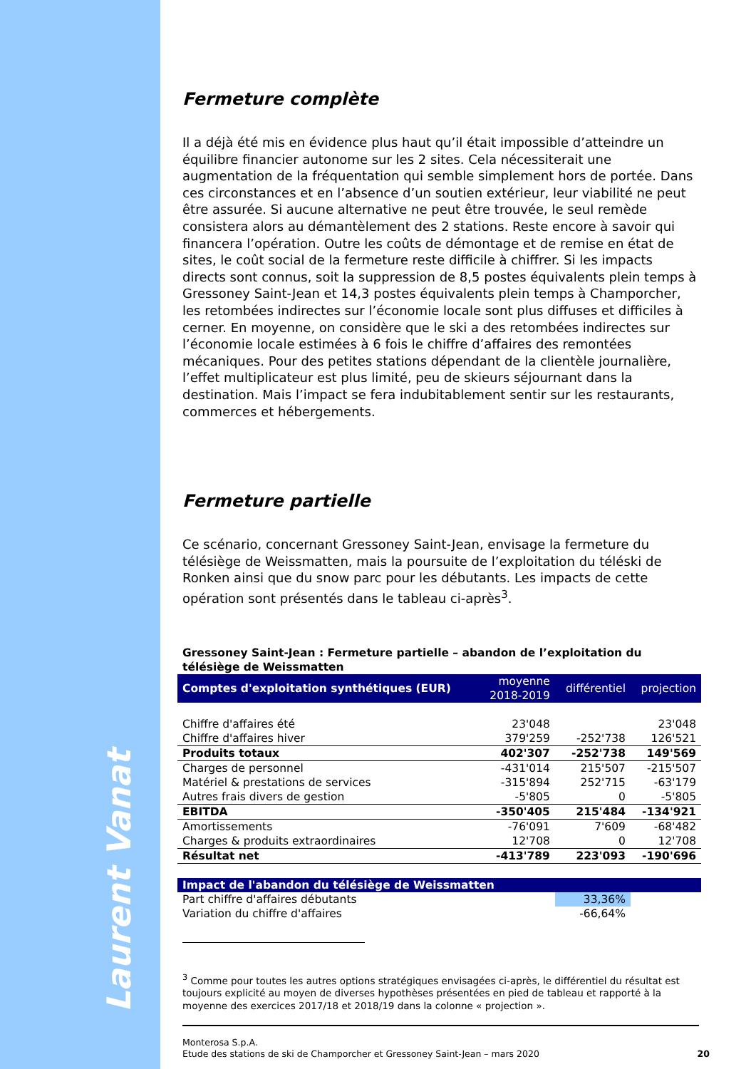Laurent Vanat
Fermeture complète
Il a déjà été mis en évidence plus haut qu’il était impossible d’atteindre un équilibre financier autonome sur les 2 sites. Cela nécessiterait une augmentation de la fréquentation qui semble simplement hors de portée. Dans ces circonstances et en l’absence d’un soutien extérieur, leur viabilité ne peut être assurée. Si aucune alternative ne peut être trouvée, le seul remède consistera alors au démantèlement des 2 stations. Reste encore à savoir qui financera l’opération. Outre les coûts de démontage et de remise en état de sites, le coût social de la fermeture reste difficile à chiffrer. Si les impacts directs sont connus, soit la suppression de 8,5 postes équivalents plein temps à Gressoney Saint-Jean et 14,3 postes équivalents plein temps à Champorcher, les retombées indirectes sur l’économie locale sont plus diffuses et difficiles à cerner. En moyenne, on considère que le ski a des retombées indirectes sur l’économie locale estimées à 6 fois le chiffre d’affaires des remontées mécaniques. Pour des petites stations dépendant de la clientèle journalière, l’effet multiplicateur est plus limité, peu de skieurs séjournant dans la destination. Mais l’impact se fera indubitablement sentir sur les restaurants, commerces et hébergements.
Fermeture partielle
Ce scénario, concernant Gressoney Saint-Jean, envisage la fermeture du télésiège de Weissmatten, mais la poursuite de l’exploitation du téléski de Ronken ainsi que du snow parc pour les débutants. Les impacts de cette opération sont présentés dans le tableau ci-après<sup>3</sup>.
Gressoney Saint-Jean : Fermeture partielle – abandon de l’exploitation du télésiège de Weissmatten
| Comptes d'exploitation synthétiques (EUR) | moyenne 2018-2019 | différentiel | projection |
| --- | --- | --- | --- |
| Chiffre d'affaires été | 23'048 | | 23'048 |
| Chiffre d'affaires hiver | 379'259 | -252'738 | 126'521 |
| Produits totaux | 402'307 | -252'738 | 149'569 |
| Charges de personnel | -431'014 | 215'507 | -215'507 |
| Matériel & prestations de services | -315'894 | 252'715 | -63'179 |
| Autres frais divers de gestion | -5'805 | 0 | -5'805 |
| EBITDA | -350'405 | 215'484 | -134'921 |
| Amortissements | -76'091 | 7'609 | -68'482 |
| Charges & produits extraordinaires | 12'708 | 0 | 12'708 |
| Résultat net | -413'789 | 223'093 | -190'696 |
| Impact de l'abandon du télésiège de Weissmatten | | | |
| Part chiffre d'affaires débutants | | 33,36% | |
| Variation du chiffre d'affaires | | -66,64% | |
<sup>3</sup> Comme pour toutes les autres options stratégiques envisagées ci-après, le différentiel du résultat est toujours explicité au moyen de diverses hypothèses présentées en pied de tableau et rapporté à la moyenne des exercices 2017/18 et 2018/19 dans la colonne « projection ».
Monterosa S.p.A.
Etude des stations de ski de Champorcher et Gressoney Saint-Jean – mars 2020
20